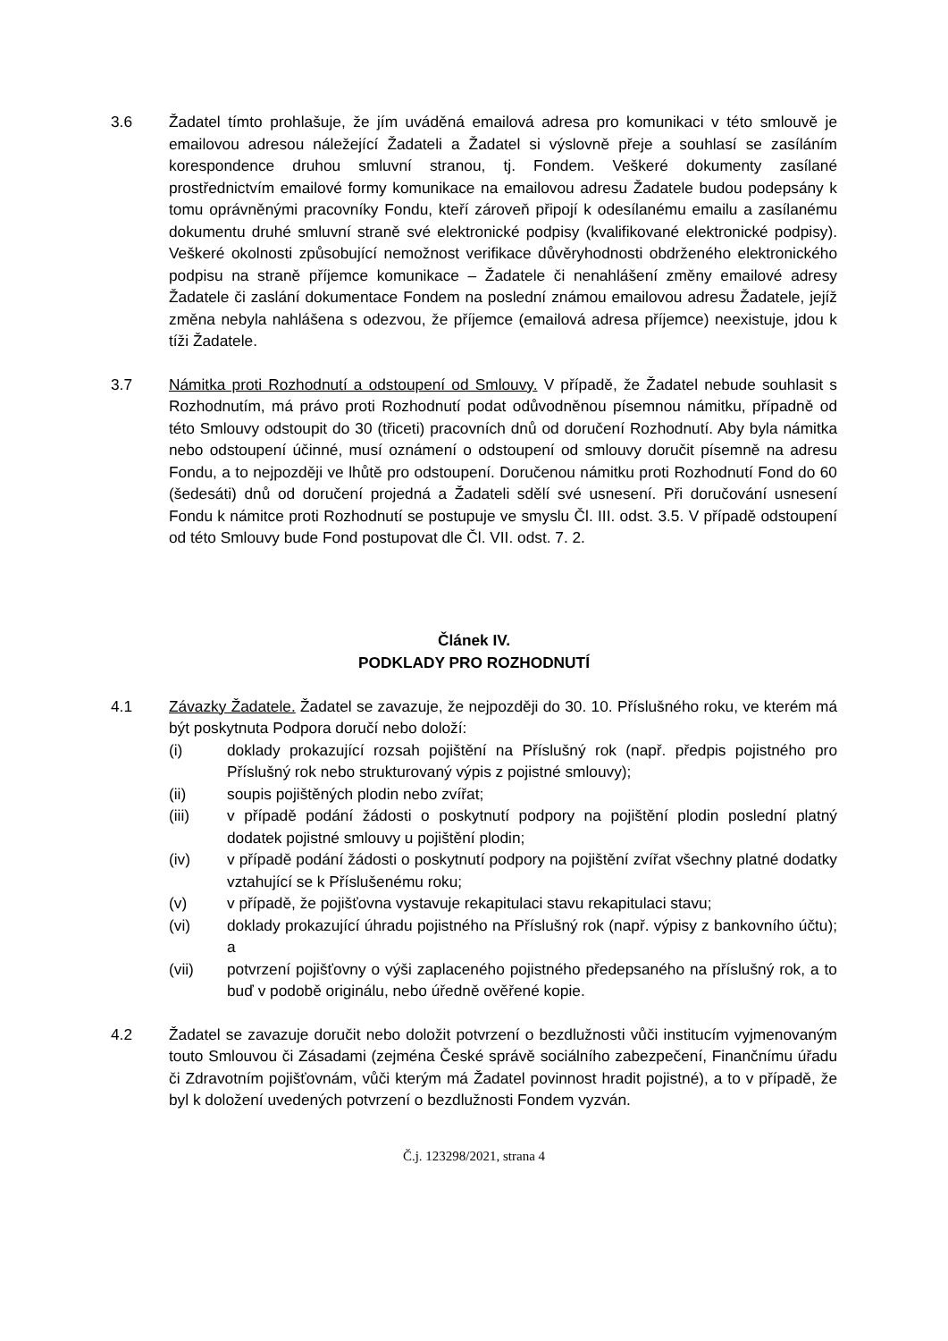3.6 Žadatel tímto prohlašuje, že jím uváděná emailová adresa pro komunikaci v této smlouvě je emailovou adresou náležející Žadateli a Žadatel si výslovně přeje a souhlasí se zasíláním korespondence druhou smluvní stranou, tj. Fondem. Veškeré dokumenty zasílané prostřednictvím emailové formy komunikace na emailovou adresu Žadatele budou podepsány k tomu oprávněnými pracovníky Fondu, kteří zároveň připojí k odesílanému emailu a zasílanému dokumentu druhé smluvní straně své elektronické podpisy (kvalifikované elektronické podpisy). Veškeré okolnosti způsobující nemožnost verifikace důvěryhodnosti obdrženého elektronického podpisu na straně příjemce komunikace – Žadatele či nenahlášení změny emailové adresy Žadatele či zaslání dokumentace Fondem na poslední známou emailovou adresu Žadatele, jejíž změna nebyla nahlášena s odezvou, že příjemce (emailová adresa příjemce) neexistuje, jdou k tíži Žadatele.
3.7 Námitka proti Rozhodnutí a odstoupení od Smlouvy. V případě, že Žadatel nebude souhlasit s Rozhodnutím, má právo proti Rozhodnutí podat odůvodněnou písemnou námitku, případně od této Smlouvy odstoupit do 30 (třiceti) pracovních dnů od doručení Rozhodnutí. Aby byla námitka nebo odstoupení účinné, musí oznámení o odstoupení od smlouvy doručit písemně na adresu Fondu, a to nejpozději ve lhůtě pro odstoupení. Doručenou námitku proti Rozhodnutí Fond do 60 (šedesáti) dnů od doručení projedná a Žadateli sdělí své usnesení. Při doručování usnesení Fondu k námitce proti Rozhodnutí se postupuje ve smyslu Čl. III. odst. 3.5. V případě odstoupení od této Smlouvy bude Fond postupovat dle Čl. VII. odst. 7. 2.
Článek IV.
PODKLADY PRO ROZHODNUTÍ
4.1 Závazky Žadatele. Žadatel se zavazuje, že nejpozději do 30. 10. Příslušného roku, ve kterém má být poskytnuta Podpora doručí nebo doloží:
(i) doklady prokazující rozsah pojištění na Příslušný rok (např. předpis pojistného pro Příslušný rok nebo strukturovaný výpis z pojistné smlouvy);
(ii) soupis pojištěných plodin nebo zvířat;
(iii) v případě podání žádosti o poskytnutí podpory na pojištění plodin poslední platný dodatek pojistné smlouvy u pojištění plodin;
(iv) v případě podání žádosti o poskytnutí podpory na pojištění zvířat všechny platné dodatky vztahující se k Příslušenému roku;
(v) v případě, že pojišťovna vystavuje rekapitulaci stavu rekapitulaci stavu;
(vi) doklady prokazující úhradu pojistného na Příslušný rok (např. výpisy z bankovního účtu); a
(vii) potvrzení pojišťovny o výši zaplaceného pojistného předepsaného na příslušný rok, a to buď v podobě originálu, nebo úředně ověřené kopie.
4.2 Žadatel se zavazuje doručit nebo doložit potvrzení o bezdlužnosti vůči institucím vyjmenovaným touto Smlouvou či Zásadami (zejména České správě sociálního zabezpečení, Finančnímu úřadu či Zdravotním pojišťovnám, vůči kterým má Žadatel povinnost hradit pojistné), a to v případě, že byl k doložení uvedených potvrzení o bezdlužnosti Fondem vyzván.
Č.j. 123298/2021, strana 4